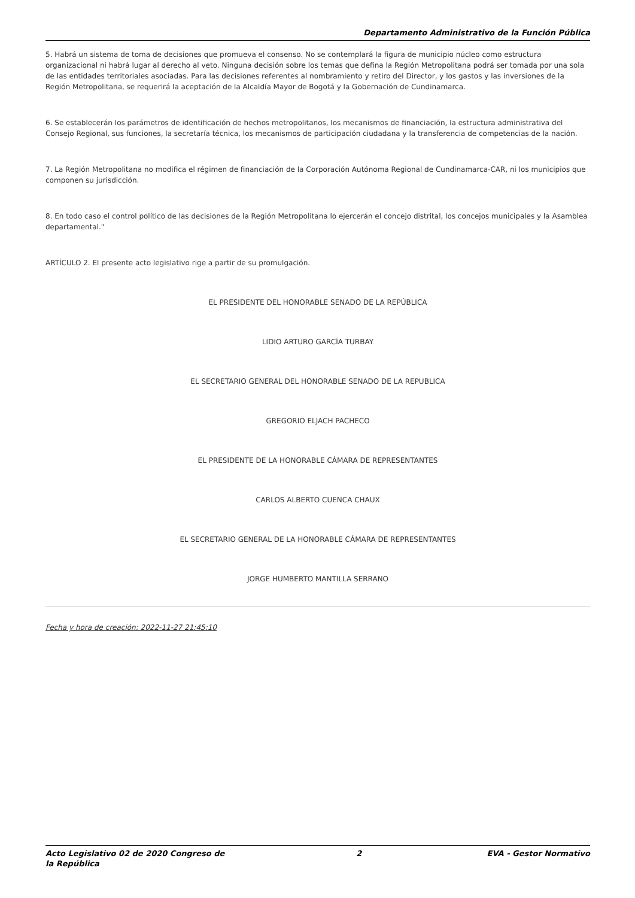Departamento Administrativo de la Función Pública
5. Habrá un sistema de toma de decisiones que promueva el consenso. No se contemplará la figura de municipio núcleo como estructura organizacional ni habrá lugar al derecho al veto. Ninguna decisión sobre los temas que defina la Región Metropolitana podrá ser tomada por una sola de las entidades territoriales asociadas. Para las decisiones referentes al nombramiento y retiro del Director, y los gastos y las inversiones de la Región Metropolitana, se requerirá la aceptación de la Alcaldía Mayor de Bogotá y la Gobernación de Cundinamarca.
6. Se establecerán los parámetros de identificación de hechos metropolitanos, los mecanismos de financiación, la estructura administrativa del Consejo Regional, sus funciones, la secretaría técnica, los mecanismos de participación ciudadana y la transferencia de competencias de la nación.
7. La Región Metropolitana no modifica el régimen de financiación de la Corporación Autónoma Regional de Cundinamarca-CAR, ni los municipios que componen su jurisdicción.
8. En todo caso el control político de las decisiones de la Región Metropolitana lo ejercerán el concejo distrital, los concejos municipales y la Asamblea departamental."
ARTÍCULO 2. El presente acto legislativo rige a partir de su promulgación.
EL PRESIDENTE DEL HONORABLE SENADO DE LA REPÚBLICA
LIDIO ARTURO GARCÍA TURBAY
EL SECRETARIO GENERAL DEL HONORABLE SENADO DE LA REPUBLICA
GREGORIO ELJACH PACHECO
EL PRESIDENTE DE LA HONORABLE CÁMARA DE REPRESENTANTES
CARLOS ALBERTO CUENCA CHAUX
EL SECRETARIO GENERAL DE LA HONORABLE CÁMARA DE REPRESENTANTES
JORGE HUMBERTO MANTILLA SERRANO
Fecha y hora de creación: 2022-11-27 21:45:10
Acto Legislativo 02 de 2020 Congreso de la República 2 EVA - Gestor Normativo